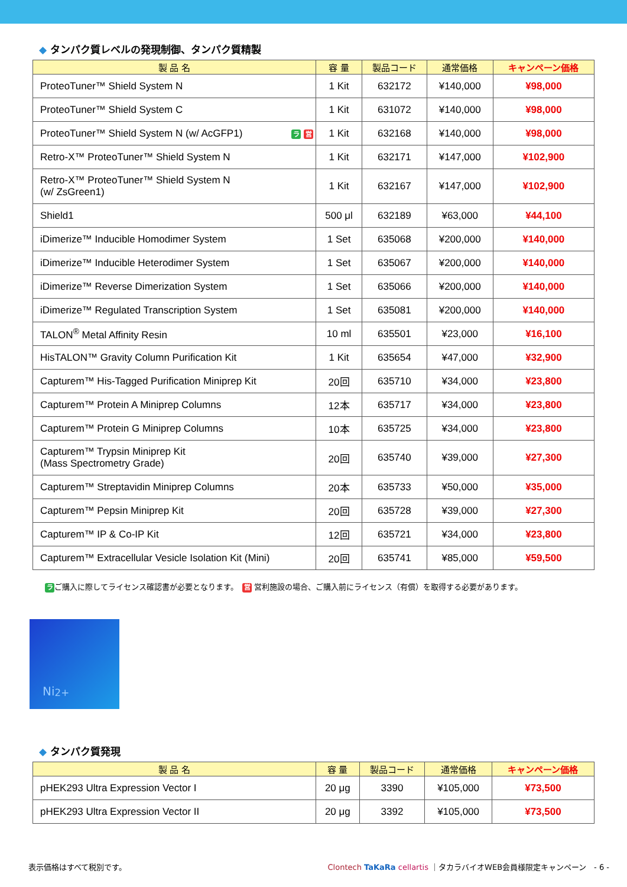◆ タンパク質レベルの発現制御、タンパク質精製
| 製 品 名 | 容 量 | 製品コード | 通常価格 | キャンペーン価格 |
| --- | --- | --- | --- | --- |
| ProteoTuner™ Shield System N | 1 Kit | 632172 | ¥140,000 | ¥98,000 |
| ProteoTuner™ Shield System C | 1 Kit | 631072 | ¥140,000 | ¥98,000 |
| ProteoTuner™ Shield System N (w/ AcGFP1) ラ 営 | 1 Kit | 632168 | ¥140,000 | ¥98,000 |
| Retro-X™ ProteoTuner™ Shield System N | 1 Kit | 632171 | ¥147,000 | ¥102,900 |
| Retro-X™ ProteoTuner™ Shield System N (w/ ZsGreen1) | 1 Kit | 632167 | ¥147,000 | ¥102,900 |
| Shield1 | 500 μl | 632189 | ¥63,000 | ¥44,100 |
| iDimerize™ Inducible Homodimer System | 1 Set | 635068 | ¥200,000 | ¥140,000 |
| iDimerize™ Inducible Heterodimer System | 1 Set | 635067 | ¥200,000 | ¥140,000 |
| iDimerize™ Reverse Dimerization System | 1 Set | 635066 | ¥200,000 | ¥140,000 |
| iDimerize™ Regulated Transcription System | 1 Set | 635081 | ¥200,000 | ¥140,000 |
| TALON<sup>®</sup> Metal Affinity Resin | 10 ml | 635501 | ¥23,000 | ¥16,100 |
| HisTALON™ Gravity Column Purification Kit | 1 Kit | 635654 | ¥47,000 | ¥32,900 |
| Capturem™ His-Tagged Purification Miniprep Kit | 20回 | 635710 | ¥34,000 | ¥23,800 |
| Capturem™ Protein A Miniprep Columns | 12本 | 635717 | ¥34,000 | ¥23,800 |
| Capturem™ Protein G Miniprep Columns | 10本 | 635725 | ¥34,000 | ¥23,800 |
| Capturem™ Trypsin Miniprep Kit (Mass Spectrometry Grade) | 20回 | 635740 | ¥39,000 | ¥27,300 |
| Capturem™ Streptavidin Miniprep Columns | 20本 | 635733 | ¥50,000 | ¥35,000 |
| Capturem™ Pepsin Miniprep Kit | 20回 | 635728 | ¥39,000 | ¥27,300 |
| Capturem™ IP & Co-IP Kit | 12回 | 635721 | ¥34,000 | ¥23,800 |
| Capturem™ Extracellular Vesicle Isolation Kit (Mini) | 20回 | 635741 | ¥85,000 | ¥59,500 |
ラご購入に際してライセンス確認書が必要となります。　営 営利施設の場合、ご購入前にライセンス（有償）を取得する必要があります。
Ni<sup>2+</sup>
◆ タンパク質発現
| 製 品 名 | 容 量 | 製品コード | 通常価格 | キャンペーン価格 |
| --- | --- | --- | --- | --- |
| pHEK293 Ultra Expression Vector I | 20 μg | 3390 | ¥105,000 | ¥73,500 |
| pHEK293 Ultra Expression Vector II | 20 μg | 3392 | ¥105,000 | ¥73,500 |
表示価格はすべて税別です。 Clontech TaKaRa cellartis ｜タカラバイオWEB会員様限定キャンペーン　- 6 -